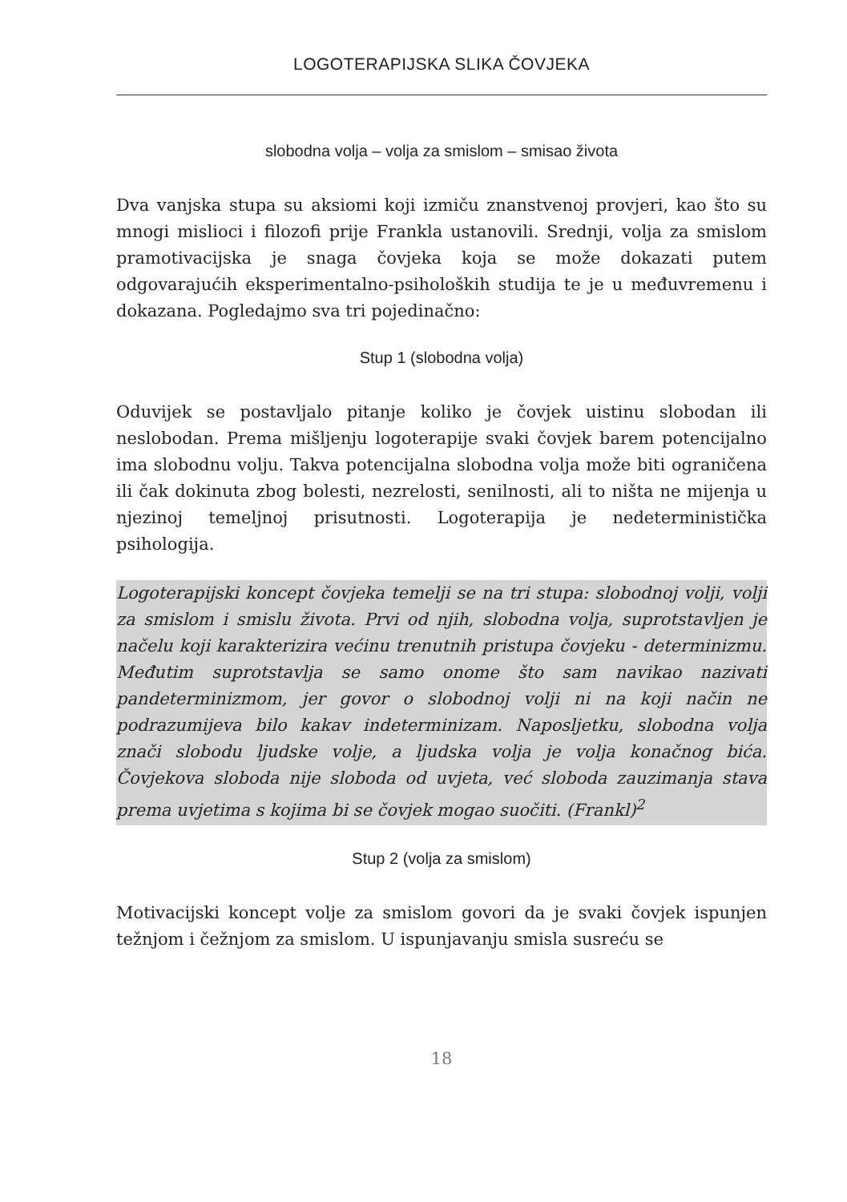LOGOTERAPIJSKA SLIKA ČOVJEKA
slobodna volja – volja za smislom – smisao života
Dva vanjska stupa su aksiomi koji izmiču znanstvenoj provjeri, kao što su mnogi mislioci i filozofi prije Frankla ustanovili. Srednji, volja za smislom pramotivacijska je snaga čovjeka koja se može dokazati putem odgovarajućih eksperimentalno-psiholoških studija te je u međuvremenu i dokazana. Pogledajmo sva tri pojedinačno:
Stup 1 (slobodna volja)
Oduvijek se postavljalo pitanje koliko je čovjek uistinu slobodan ili neslobodan. Prema mišljenju logoterapije svaki čovjek barem potencijalno ima slobodnu volju. Takva potencijalna slobodna volja može biti ograničena ili čak dokinuta zbog bolesti, nezrelosti, senilnosti, ali to ništa ne mijenja u njezinoj temeljnoj prisutnosti. Logoterapija je nedeterministička psihologija.
Logoterapijski koncept čovjeka temelji se na tri stupa: slobodnoj volji, volji za smislom i smislu života. Prvi od njih, slobodna volja, suprotstavljen je načelu koji karakterizira većinu trenutnih pristupa čovjeku - determinizmu. Međutim suprotstavlja se samo onome što sam navikao nazivati pandeterminizmom, jer govor o slobodnoj volji ni na koji način ne podrazumijeva bilo kakav indeterminizam. Naposljetku, slobodna volja znači slobodu ljudske volje, a ljudska volja je volja konačnog bića. Čovjekova sloboda nije sloboda od uvjeta, već sloboda zauzimanja stava prema uvjetima s kojima bi se čovjek mogao suočiti. (Frankl)<sup>2</sup>
Stup 2 (volja za smislom)
Motivacijski koncept volje za smislom govori da je svaki čovjek ispunjen težnjom i čežnjom za smislom. U ispunjavanju smisla susreću se
18